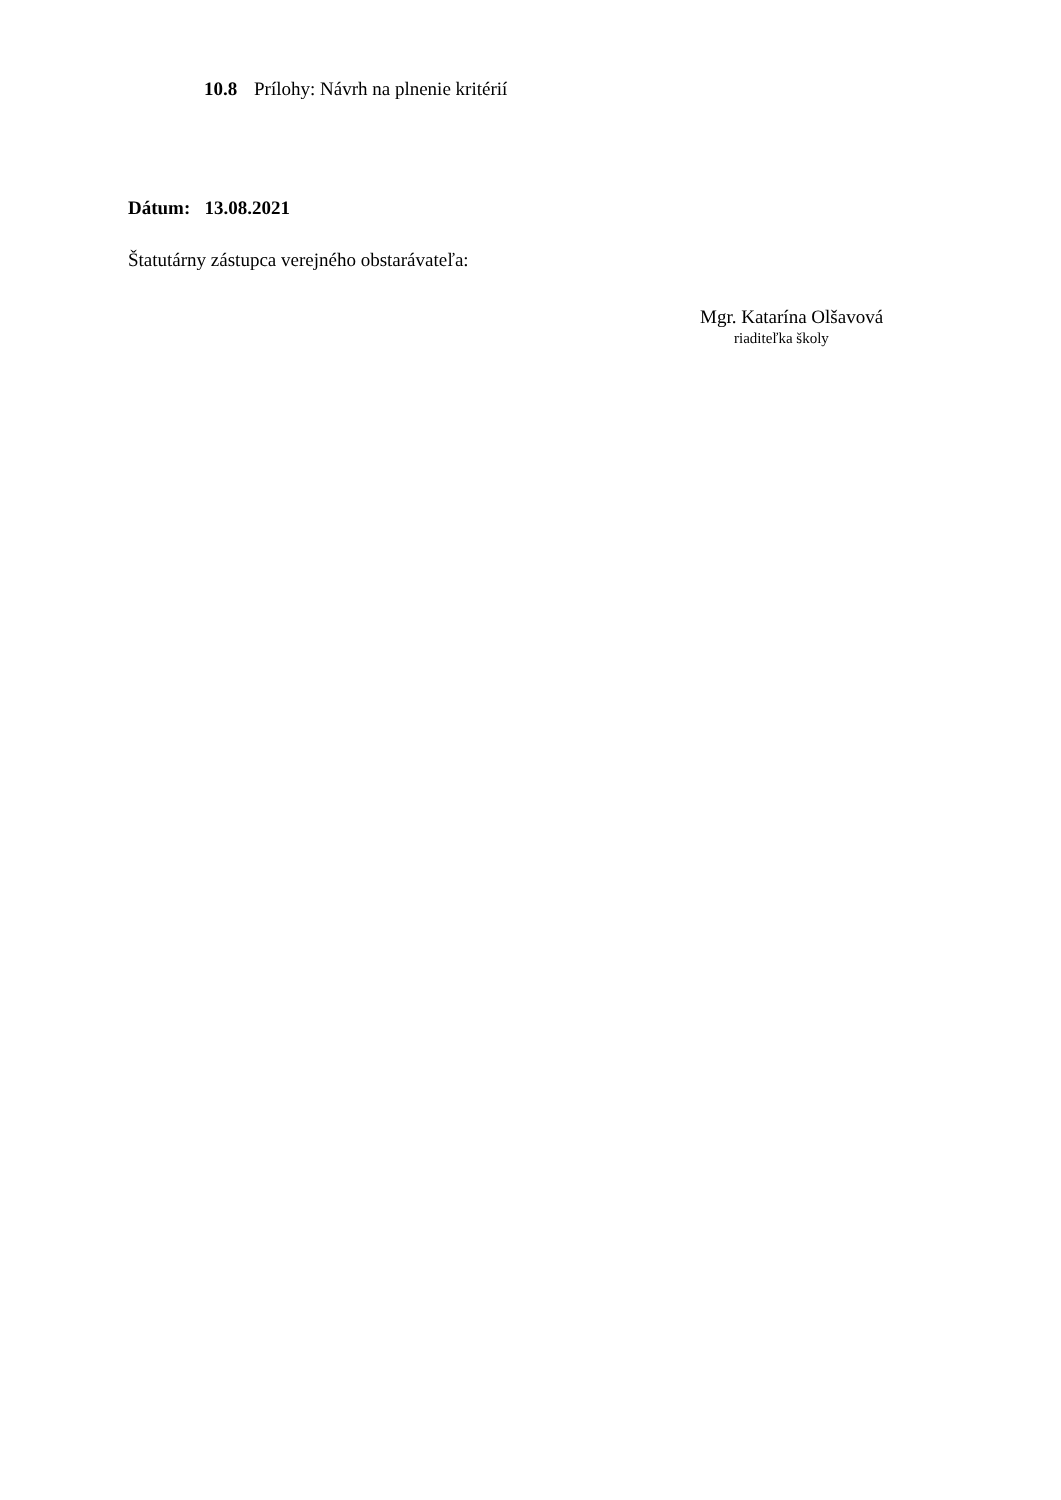10.8 Prílohy: Návrh na plnenie kritérií
Dátum: 13.08.2021
Štatutárny zástupca verejného obstarávateľa:
Mgr. Katarína Olšavová
riaditeľka školy